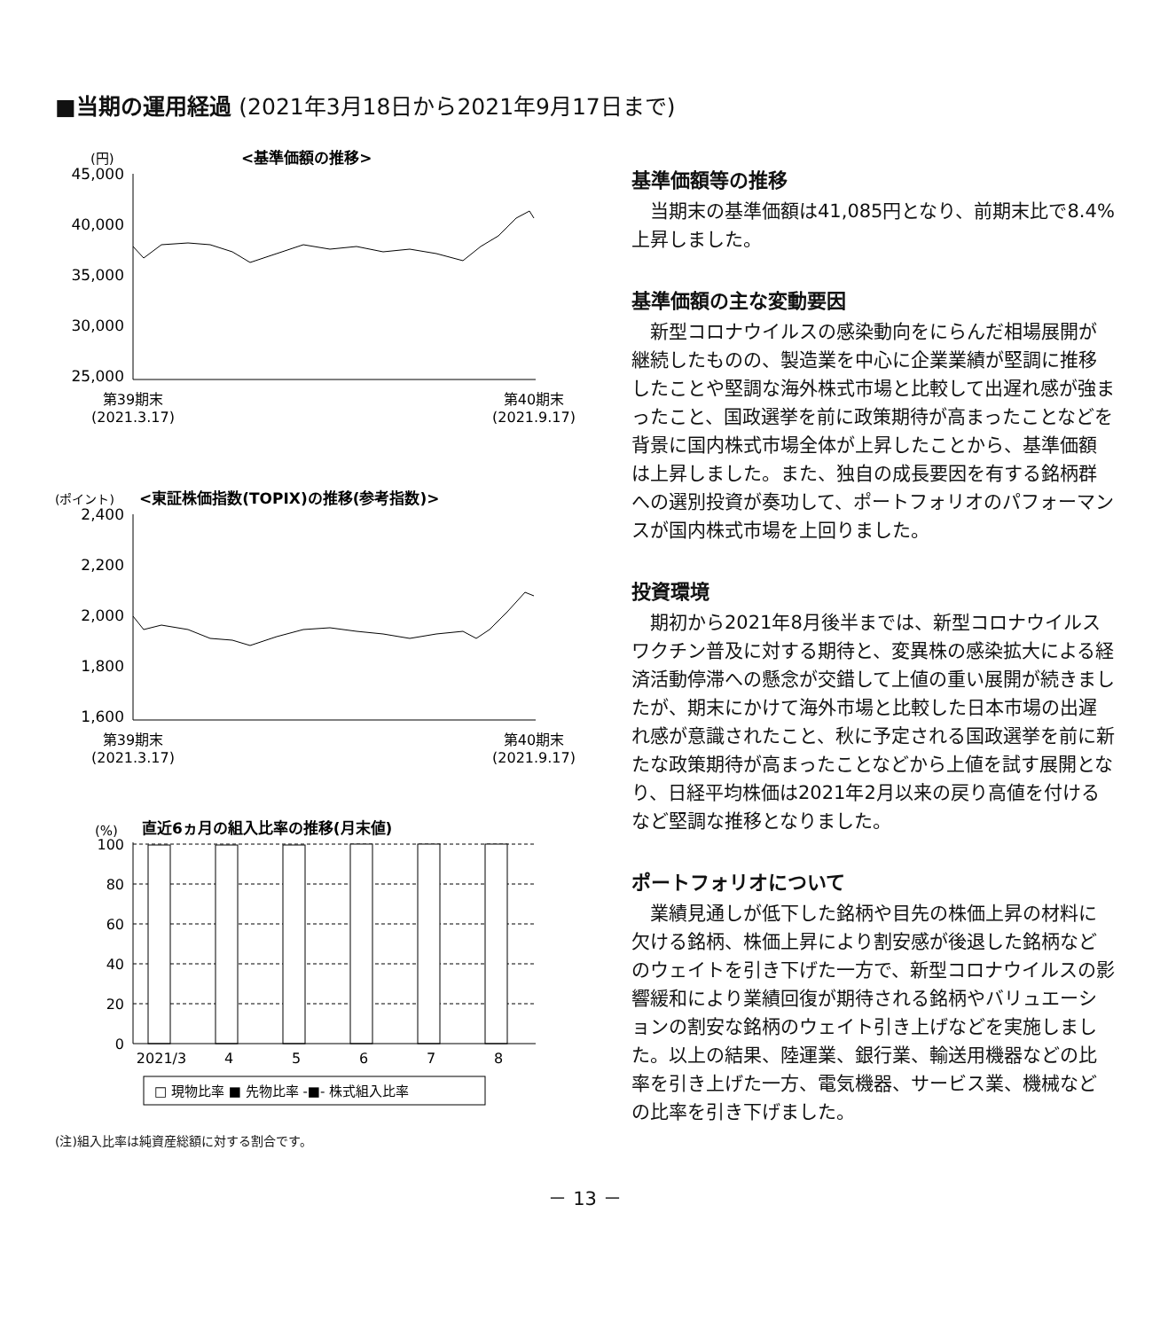■当期の運用経過 (2021年3月18日から2021年9月17日まで)
(円)
<基準価額の推移>
45,000
40,000
35,000
30,000
25,000
第39期末
(2021.3.17)
第40期末
(2021.9.17)
(ポイント)
<東証株価指数(TOPIX)の推移(参考指数)>
2,400
2,200
2,000
1,800
1,600
第39期末
(2021.3.17)
第40期末
(2021.9.17)
(%)
直近6ヵ月の組入比率の推移(月末値)
100
80
60
40
20
0
2021/3
4
5
6
7
8
□ 現物比率 ■ 先物比率 -■- 株式組入比率
(注)組入比率は純資産総額に対する割合です。
基準価額等の推移
当期末の基準価額は41,085円となり、前期末比で8.4%上昇しました。
基準価額の主な変動要因
新型コロナウイルスの感染動向をにらんだ相場展開が継続したものの、製造業を中心に企業業績が堅調に推移したことや堅調な海外株式市場と比較して出遅れ感が強まったこと、国政選挙を前に政策期待が高まったことなどを背景に国内株式市場全体が上昇したことから、基準価額は上昇しました。また、独自の成長要因を有する銘柄群への選別投資が奏功して、ポートフォリオのパフォーマンスが国内株式市場を上回りました。
投資環境
期初から2021年8月後半までは、新型コロナウイルスワクチン普及に対する期待と、変異株の感染拡大による経済活動停滞への懸念が交錯して上値の重い展開が続きましたが、期末にかけて海外市場と比較した日本市場の出遅れ感が意識されたこと、秋に予定される国政選挙を前に新たな政策期待が高まったことなどから上値を試す展開となり、日経平均株価は2021年2月以来の戻り高値を付けるなど堅調な推移となりました。
ポートフォリオについて
業績見通しが低下した銘柄や目先の株価上昇の材料に欠ける銘柄、株価上昇により割安感が後退した銘柄などのウェイトを引き下げた一方で、新型コロナウイルスの影響緩和により業績回復が期待される銘柄やバリュエーションの割安な銘柄のウェイト引き上げなどを実施しました。以上の結果、陸運業、銀行業、輸送用機器などの比率を引き上げた一方、電気機器、サービス業、機械などの比率を引き下げました。
－ 13 －